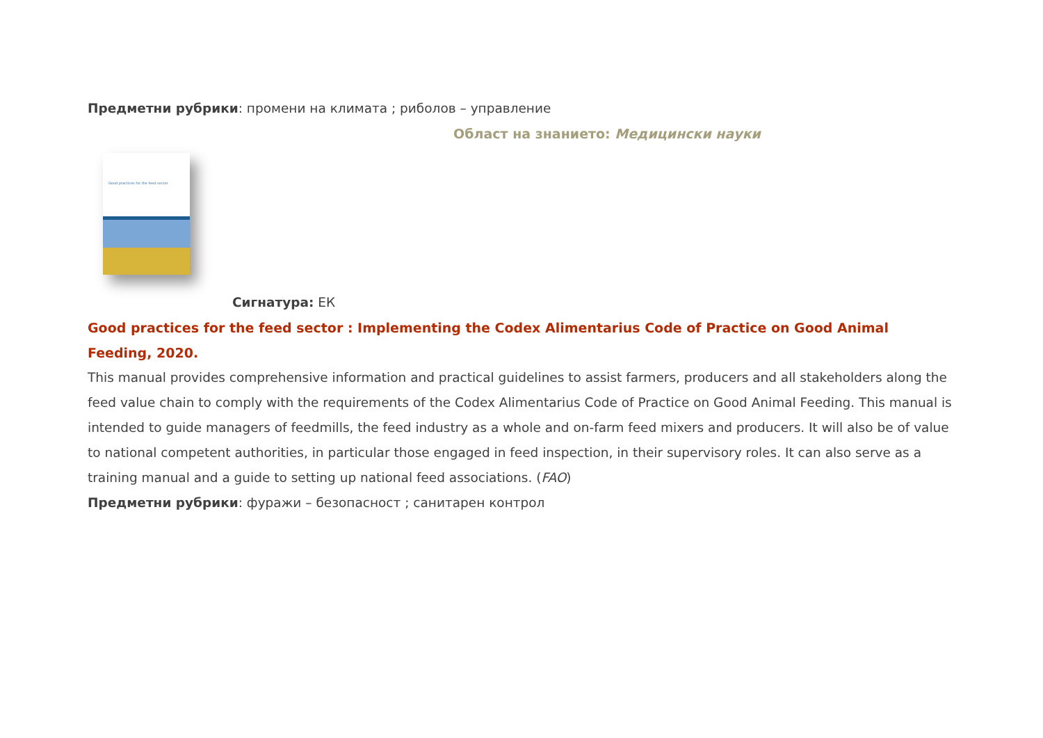Предметни рубрики: промени на климата ; риболов – управление
Област на знанието: Медицински науки
Good practices for the feed sector
Сигнатура: ЕК
Good practices for the feed sector : Implementing the Codex Alimentarius Code of Practice on Good Animal Feeding, 2020.
This manual provides comprehensive information and practical guidelines to assist farmers, producers and all stakeholders along the feed value chain to comply with the requirements of the Codex Alimentarius Code of Practice on Good Animal Feeding. This manual is intended to guide managers of feedmills, the feed industry as a whole and on-farm feed mixers and producers. It will also be of value to national competent authorities, in particular those engaged in feed inspection, in their supervisory roles. It can also serve as a training manual and a guide to setting up national feed associations. (FAO)
Предметни рубрики: фуражи – безопасност ; санитарен контрол